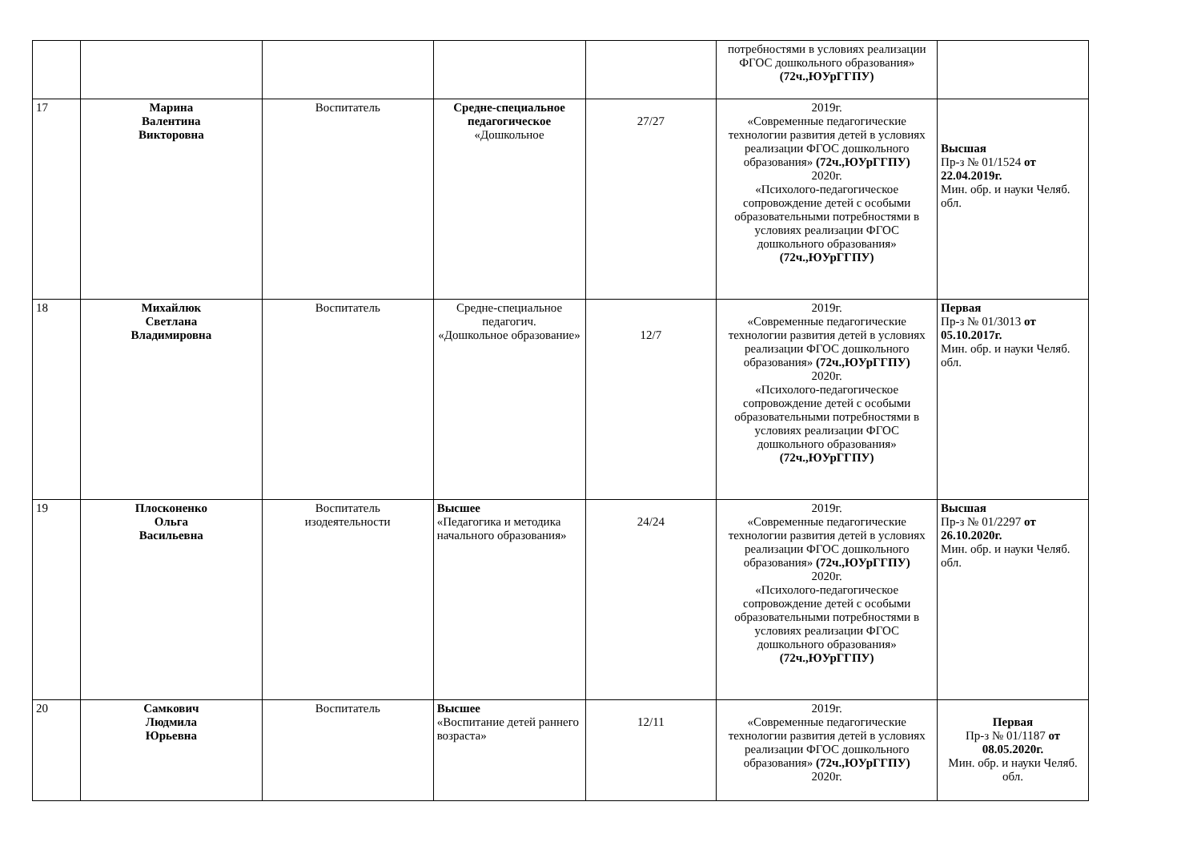| | | | | | потребностями в условиях реализации ФГОС дошкольного образования» (72ч.,ЮУрГГПУ) | |
| 17 | Марина Валентина Викторовна | Воспитатель | Средне-специальное педагогическое «Дошкольное | 27/27 | 2019г. «Современные педагогические технологии развития детей в условиях реализации ФГОС дошкольного образования» (72ч.,ЮУрГГПУ) 2020г. «Психолого-педагогическое сопровождение детей с особыми образовательными потребностями в условиях реализации ФГОС дошкольного образования» (72ч.,ЮУрГГПУ) | Высшая Пр-з № 01/1524 от 22.04.2019г. Мин. обр. и науки Челяб. обл. |
| 18 | Михайлюк Светлана Владимировна | Воспитатель | Средне-специальное педагогич. «Дошкольное образование» | 12/7 | 2019г. «Современные педагогические технологии развития детей в условиях реализации ФГОС дошкольного образования» (72ч.,ЮУрГГПУ) 2020г. «Психолого-педагогическое сопровождение детей с особыми образовательными потребностями в условиях реализации ФГОС дошкольного образования» (72ч.,ЮУрГГПУ) | Первая Пр-з № 01/3013 от 05.10.2017г. Мин. обр. и науки Челяб. обл. |
| 19 | Плосконенко Ольга Васильевна | Воспитатель изодеятельности | Высшее «Педагогика и методика начального образования» | 24/24 | 2019г. «Современные педагогические технологии развития детей в условиях реализации ФГОС дошкольного образования» (72ч.,ЮУрГГПУ) 2020г. «Психолого-педагогическое сопровождение детей с особыми образовательными потребностями в условиях реализации ФГОС дошкольного образования» (72ч.,ЮУрГГПУ) | Высшая Пр-з № 01/2297 от 26.10.2020г. Мин. обр. и науки Челяб. обл. |
| 20 | Самкович Людмила Юрьевна | Воспитатель | Высшее «Воспитание детей раннего возраста» | 12/11 | 2019г. «Современные педагогические технологии развития детей в условиях реализации ФГОС дошкольного образования» (72ч.,ЮУрГГПУ) 2020г. | Первая Пр-з № 01/1187 от 08.05.2020г. Мин. обр. и науки Челяб. обл. |